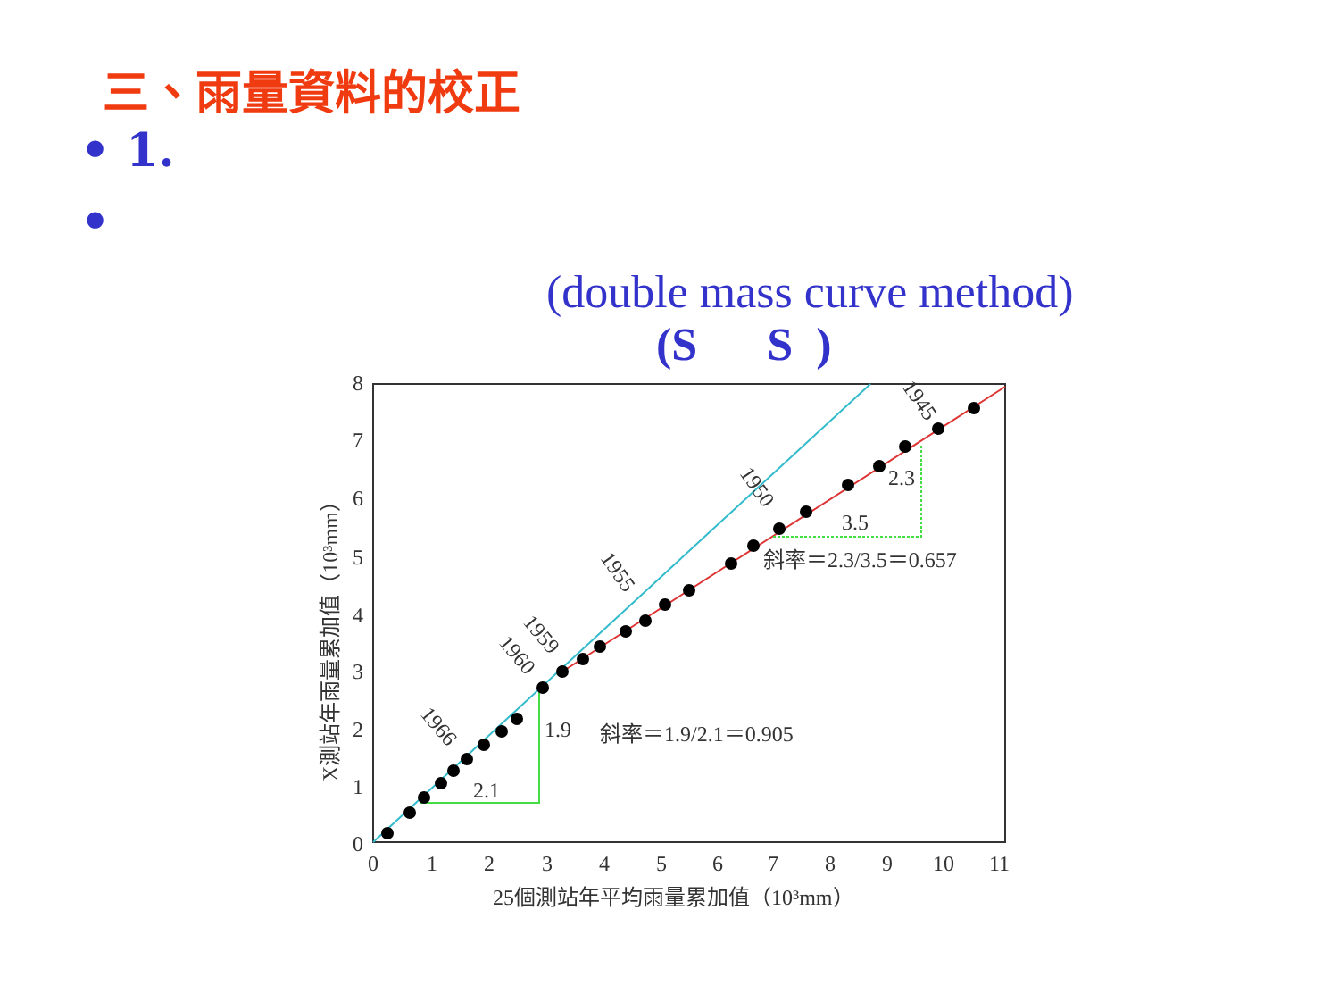三、雨量資料的校正
• 1.
•
(double mass curve method)
(S S )
8
7
6
5
4
3
2
1
0
0
1
2
3
4
5
6
7
8
9
10
11
25個測站年平均雨量累加值（10³mm）
X測站年雨量累加值（10³mm）
1.9
2.1
斜率＝1.9/2.1＝0.905
2.3
3.5
斜率＝2.3/3.5＝0.657
1966
1960
1959
1955
1950
1945